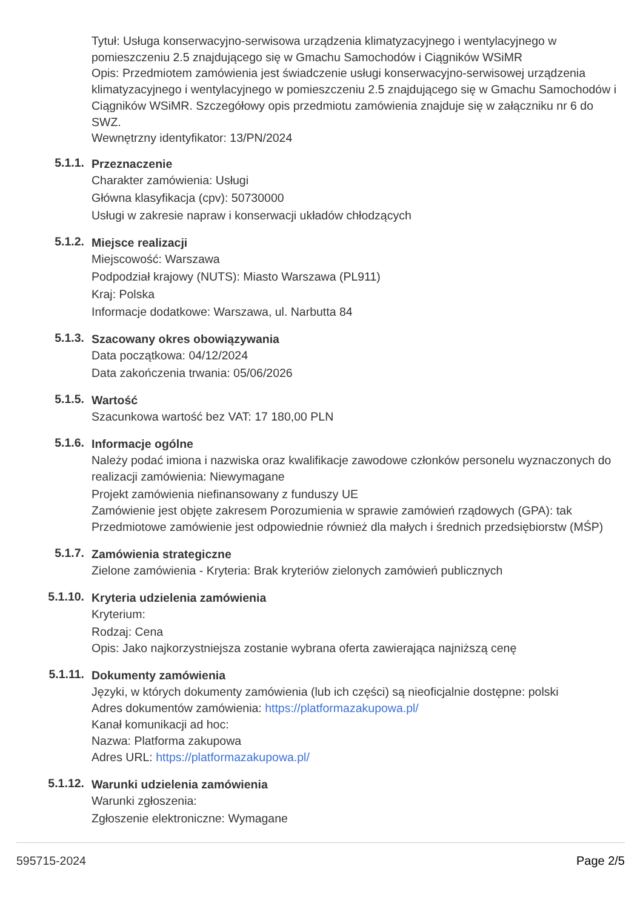Tytuł: Usługa konserwacyjno-serwisowa urządzenia klimatyzacyjnego i wentylacyjnego w pomieszczeniu 2.5 znajdującego się w Gmachu Samochodów i Ciągników WSiMR
Opis: Przedmiotem zamówienia jest świadczenie usługi konserwacyjno-serwisowej urządzenia klimatyzacyjnego i wentylacyjnego w pomieszczeniu 2.5 znajdującego się w Gmachu Samochodów i Ciągników WSiMR. Szczegółowy opis przedmiotu zamówienia znajduje się w załączniku nr 6 do SWZ.
Wewnętrzny identyfikator: 13/PN/2024
5.1.1.
Przeznaczenie
Charakter zamówienia: Usługi
Główna klasyfikacja (cpv): 50730000
Usługi w zakresie napraw i konserwacji układów chłodzących
5.1.2.
Miejsce realizacji
Miejscowość: Warszawa
Podpodział krajowy (NUTS): Miasto Warszawa (PL911)
Kraj: Polska
Informacje dodatkowe: Warszawa, ul. Narbutta 84
5.1.3.
Szacowany okres obowiązywania
Data początkowa: 04/12/2024
Data zakończenia trwania: 05/06/2026
5.1.5.
Wartość
Szacunkowa wartość bez VAT: 17 180,00 PLN
5.1.6.
Informacje ogólne
Należy podać imiona i nazwiska oraz kwalifikacje zawodowe członków personelu wyznaczonych do realizacji zamówienia: Niewymagane
Projekt zamówienia niefinansowany z funduszy UE
Zamówienie jest objęte zakresem Porozumienia w sprawie zamówień rządowych (GPA): tak
Przedmiotowe zamówienie jest odpowiednie również dla małych i średnich przedsiębiorstw (MŚP)
5.1.7.
Zamówienia strategiczne
Zielone zamówienia - Kryteria: Brak kryteriów zielonych zamówień publicznych
5.1.10.
Kryteria udzielenia zamówienia
Kryterium:
Rodzaj: Cena
Opis: Jako najkorzystniejsza zostanie wybrana oferta zawierająca najniższą cenę
5.1.11.
Dokumenty zamówienia
Języki, w których dokumenty zamówienia (lub ich części) są nieoficjalnie dostępne: polski
Adres dokumentów zamówienia: https://platformazakupowa.pl/
Kanał komunikacji ad hoc:
Nazwa: Platforma zakupowa
Adres URL: https://platformazakupowa.pl/
5.1.12.
Warunki udzielenia zamówienia
Warunki zgłoszenia:
Zgłoszenie elektroniczne: Wymagane
595715-2024 Page 2/5